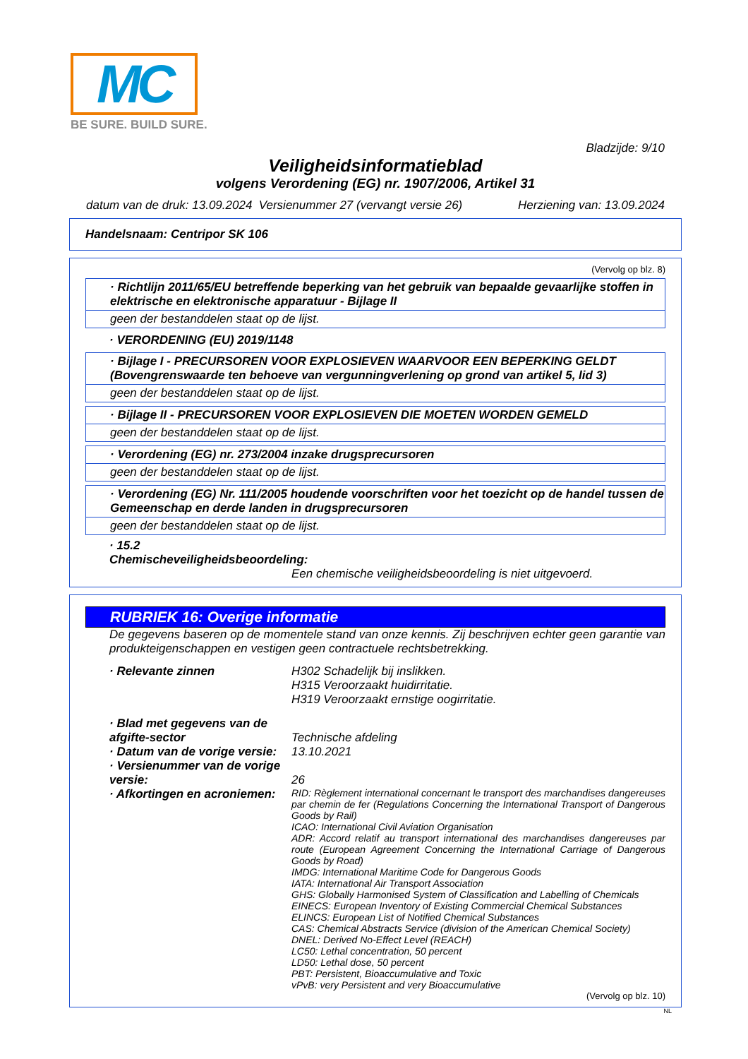MC
BE SURE. BUILD SURE.
Bladzijde: 9/10
Veiligheidsinformatieblad
volgens Verordening (EG) nr. 1907/2006, Artikel 31
datum van de druk: 13.09.2024 Versienummer 27 (vervangt versie 26) Herziening van: 13.09.2024
Handelsnaam: Centripor SK 106
(Vervolg op blz. 8)
· Richtlijn 2011/65/EU betreffende beperking van het gebruik van bepaalde gevaarlijke stoffen in elektrische en elektronische apparatuur - Bijlage II
geen der bestanddelen staat op de lijst.
· VERORDENING (EU) 2019/1148
· Bijlage I - PRECURSOREN VOOR EXPLOSIEVEN WAARVOOR EEN BEPERKING GELDT (Bovengrenswaarde ten behoeve van vergunningverlening op grond van artikel 5, lid 3)
geen der bestanddelen staat op de lijst.
· Bijlage II - PRECURSOREN VOOR EXPLOSIEVEN DIE MOETEN WORDEN GEMELD
geen der bestanddelen staat op de lijst.
· Verordening (EG) nr. 273/2004 inzake drugsprecursoren
geen der bestanddelen staat op de lijst.
· Verordening (EG) Nr. 111/2005 houdende voorschriften voor het toezicht op de handel tussen de Gemeenschap en derde landen in drugsprecursoren
geen der bestanddelen staat op de lijst.
· 15.2 Chemischeveiligheidsbeoordeling:
Een chemische veiligheidsbeoordeling is niet uitgevoerd.
RUBRIEK 16: Overige informatie
De gegevens baseren op de momentele stand van onze kennis. Zij beschrijven echter geen garantie van produkteigenschappen en vestigen geen contractuele rechtsbetrekking.
· Relevante zinnen H302 Schadelijk bij inslikken.
H315 Veroorzaakt huidirritatie.
H319 Veroorzaakt ernstige oogirritatie.
· Blad met gegevens van de afgifte-sector
Technische afdeling
· Datum van de vorige versie:
13.10.2021
· Versienummer van de vorige versie:
26
· Afkortingen en acroniemen:
RID: Règlement international concernant le transport des marchandises dangereuses par chemin de fer (Regulations Concerning the International Transport of Dangerous Goods by Rail)
ICAO: International Civil Aviation Organisation
ADR: Accord relatif au transport international des marchandises dangereuses par route (European Agreement Concerning the International Carriage of Dangerous Goods by Road)
IMDG: International Maritime Code for Dangerous Goods
IATA: International Air Transport Association
GHS: Globally Harmonised System of Classification and Labelling of Chemicals
EINECS: European Inventory of Existing Commercial Chemical Substances
ELINCS: European List of Notified Chemical Substances
CAS: Chemical Abstracts Service (division of the American Chemical Society)
DNEL: Derived No-Effect Level (REACH)
LC50: Lethal concentration, 50 percent
LD50: Lethal dose, 50 percent
PBT: Persistent, Bioaccumulative and Toxic
vPvB: very Persistent and very Bioaccumulative
(Vervolg op blz. 10)
NL